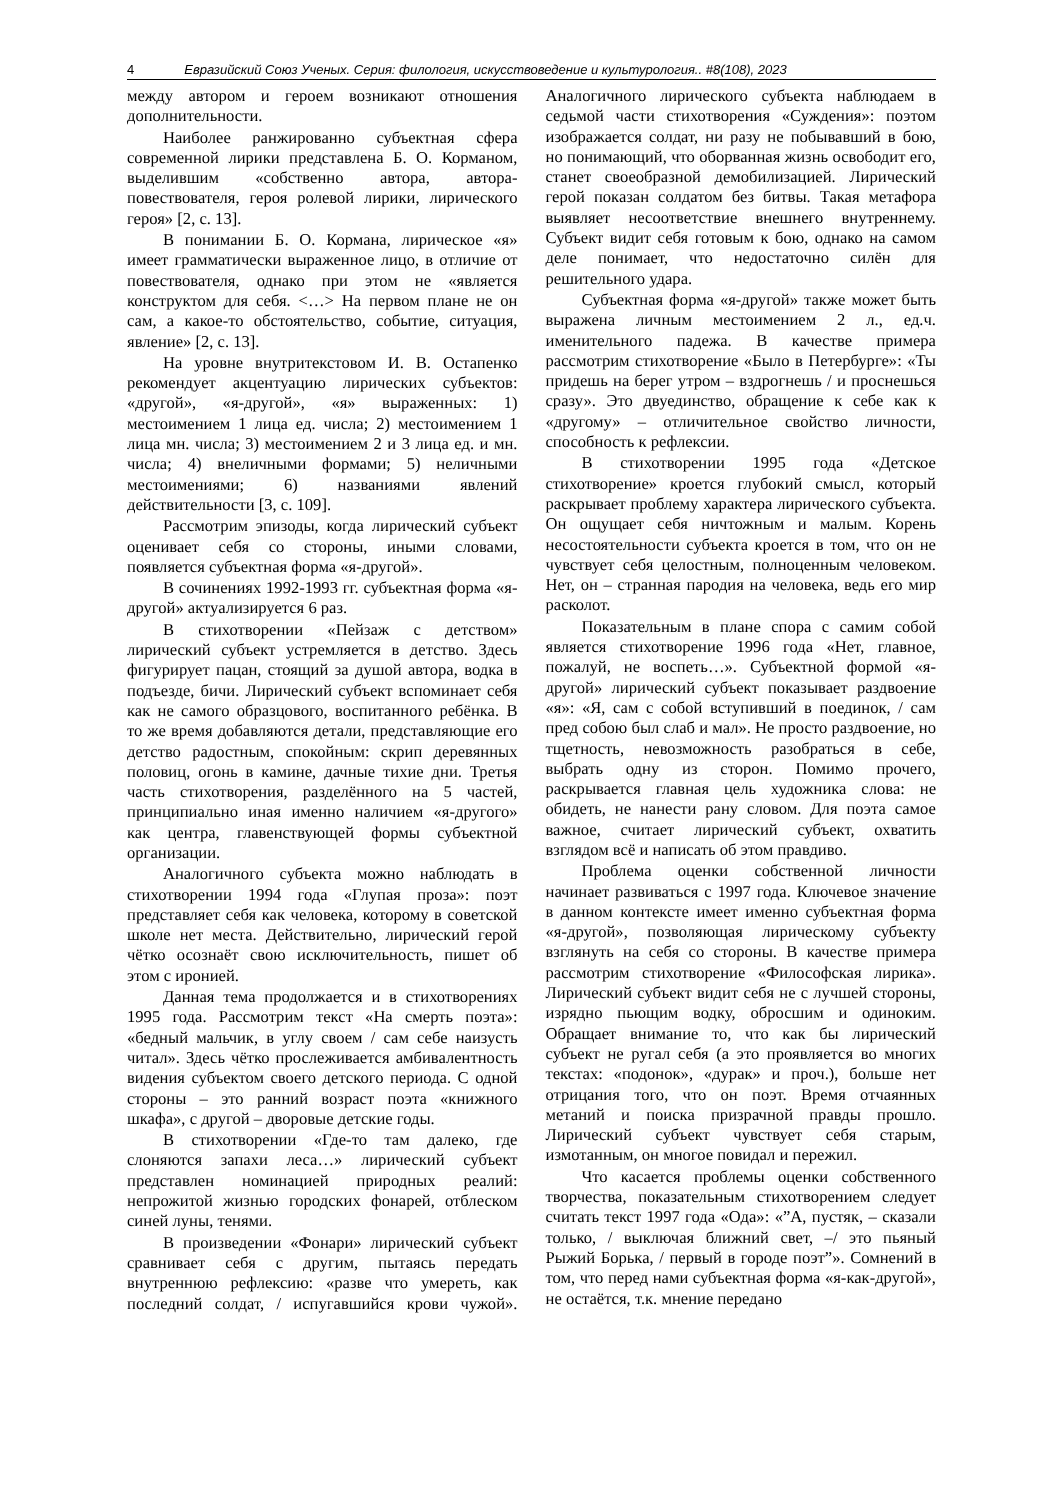4 Евразийский Союз Ученых. Серия: филология, искусствоведение и культурология.. #8(108), 2023
между автором и героем возникают отношения дополнительности.
Наиболее ранжированно субъектная сфера современной лирики представлена Б. О. Корманом, выделившим «собственно автора, автора-повествователя, героя ролевой лирики, лирического героя» [2, с. 13].
В понимании Б. О. Кормана, лирическое «я» имеет грамматически выраженное лицо, в отличие от повествователя, однако при этом не «является конструктом для себя. <…> На первом плане не он сам, а какое-то обстоятельство, событие, ситуация, явление» [2, с. 13].
На уровне внутритекстовом И. В. Остапенко рекомендует акцентуацию лирических субъектов: «другой», «я-другой», «я» выраженных: 1) местоимением 1 лица ед. числа; 2) местоимением 1 лица мн. числа; 3) местоимением 2 и 3 лица ед. и мн. числа; 4) внеличными формами; 5) неличными местоимениями; 6) названиями явлений действительности [3, с. 109].
Рассмотрим эпизоды, когда лирический субъект оценивает себя со стороны, иными словами, появляется субъектная форма «я-другой».
В сочинениях 1992-1993 гг. субъектная форма «я-другой» актуализируется 6 раз.
В стихотворении «Пейзаж с детством» лирический субъект устремляется в детство. Здесь фигурирует пацан, стоящий за душой автора, водка в подъезде, бичи. Лирический субъект вспоминает себя как не самого образцового, воспитанного ребёнка. В то же время добавляются детали, представляющие его детство радостным, спокойным: скрип деревянных половиц, огонь в камине, дачные тихие дни. Третья часть стихотворения, разделённого на 5 частей, принципиально иная именно наличием «я-другого» как центра, главенствующей формы субъектной организации.
Аналогичного субъекта можно наблюдать в стихотворении 1994 года «Глупая проза»: поэт представляет себя как человека, которому в советской школе нет места. Действительно, лирический герой чётко осознаёт свою исключительность, пишет об этом с иронией.
Данная тема продолжается и в стихотворениях 1995 года. Рассмотрим текст «На смерть поэта»: «бедный мальчик, в углу своем / сам себе наизусть читал». Здесь чётко прослеживается амбивалентность видения субъектом своего детского периода. С одной стороны – это ранний возраст поэта «книжного шкафа», с другой – дворовые детские годы.
В стихотворении «Где-то там далеко, где слоняются запахи леса…» лирический субъект представлен номинацией природных реалий: непрожитой жизнью городских фонарей, отблеском синей луны, тенями.
В произведении «Фонари» лирический субъект сравнивает себя с другим, пытаясь передать внутреннюю рефлексию: «разве что умереть, как последний солдат, / испугавшийся крови чужой». Аналогичного лирического субъекта наблюдаем в седьмой части стихотворения «Суждения»: поэтом изображается солдат, ни разу не побывавший в бою, но понимающий, что оборванная жизнь освободит его, станет своеобразной демобилизацией. Лирический герой показан солдатом без битвы. Такая метафора выявляет несоответствие внешнего внутреннему. Субъект видит себя готовым к бою, однако на самом деле понимает, что недостаточно силён для решительного удара.
Субъектная форма «я-другой» также может быть выражена личным местоимением 2 л., ед.ч. именительного падежа. В качестве примера рассмотрим стихотворение «Было в Петербурге»: «Ты придешь на берег утром – вздрогнешь / и проснешься сразу». Это двуединство, обращение к себе как к «другому» – отличительное свойство личности, способность к рефлексии.
В стихотворении 1995 года «Детское стихотворение» кроется глубокий смысл, который раскрывает проблему характера лирического субъекта. Он ощущает себя ничтожным и малым. Корень несостоятельности субъекта кроется в том, что он не чувствует себя целостным, полноценным человеком. Нет, он – странная пародия на человека, ведь его мир расколот.
Показательным в плане спора с самим собой является стихотворение 1996 года «Нет, главное, пожалуй, не воспеть…». Субъектной формой «я-другой» лирический субъект показывает раздвоение «я»: «Я, сам с собой вступивший в поединок, / сам пред собою был слаб и мал». Не просто раздвоение, но тщетность, невозможность разобраться в себе, выбрать одну из сторон. Помимо прочего, раскрывается главная цель художника слова: не обидеть, не нанести рану словом. Для поэта самое важное, считает лирический субъект, охватить взглядом всё и написать об этом правдиво.
Проблема оценки собственной личности начинает развиваться с 1997 года. Ключевое значение в данном контексте имеет именно субъектная форма «я-другой», позволяющая лирическому субъекту взглянуть на себя со стороны. В качестве примера рассмотрим стихотворение «Философская лирика». Лирический субъект видит себя не с лучшей стороны, изрядно пьющим водку, обросшим и одиноким. Обращает внимание то, что как бы лирический субъект не ругал себя (а это проявляется во многих текстах: «подонок», «дурак» и проч.), больше нет отрицания того, что он поэт. Время отчаянных метаний и поиска призрачной правды прошло. Лирический субъект чувствует себя старым, измотанным, он многое повидал и пережил.
Что касается проблемы оценки собственного творчества, показательным стихотворением следует считать текст 1997 года «Ода»: «”А, пустяк, – сказали только, / выключая ближний свет, –/ это пьяный Рыжий Борька, / первый в городе поэт”». Сомнений в том, что перед нами субъектная форма «я-как-другой», не остаётся, т.к. мнение передано